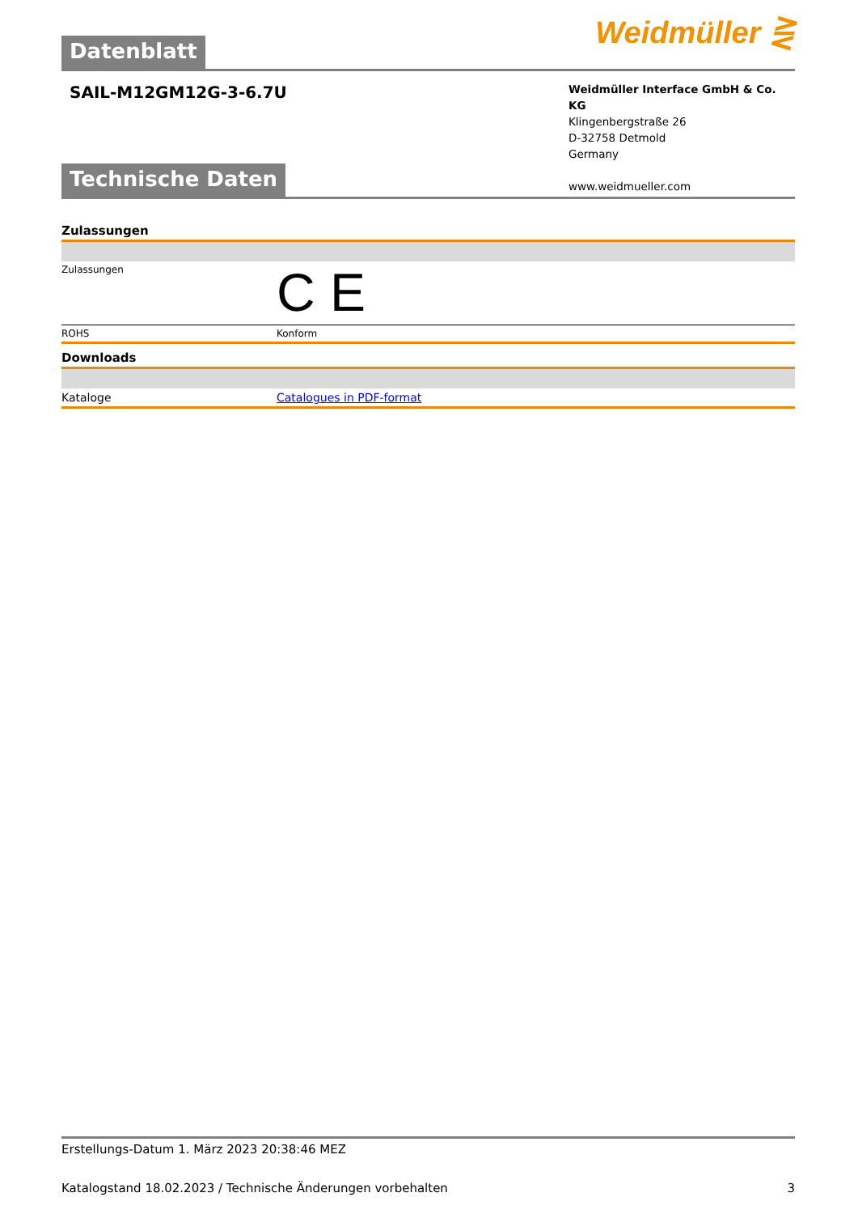Weidmüller ⋛
Datenblatt
SAIL-M12GM12G-3-6.7U
Weidmüller Interface GmbH & Co. KG
Klingenbergstraße 26
D-32758 Detmold
Germany
www.weidmueller.com
Technische Daten
Zulassungen
| Zulassungen | C E |
| ROHS | Konform |
Downloads
| Kataloge | Catalogues in PDF-format |
Erstellungs-Datum 1. März 2023 20:38:46 MEZ
Katalogstand 18.02.2023 / Technische Änderungen vorbehalten 3